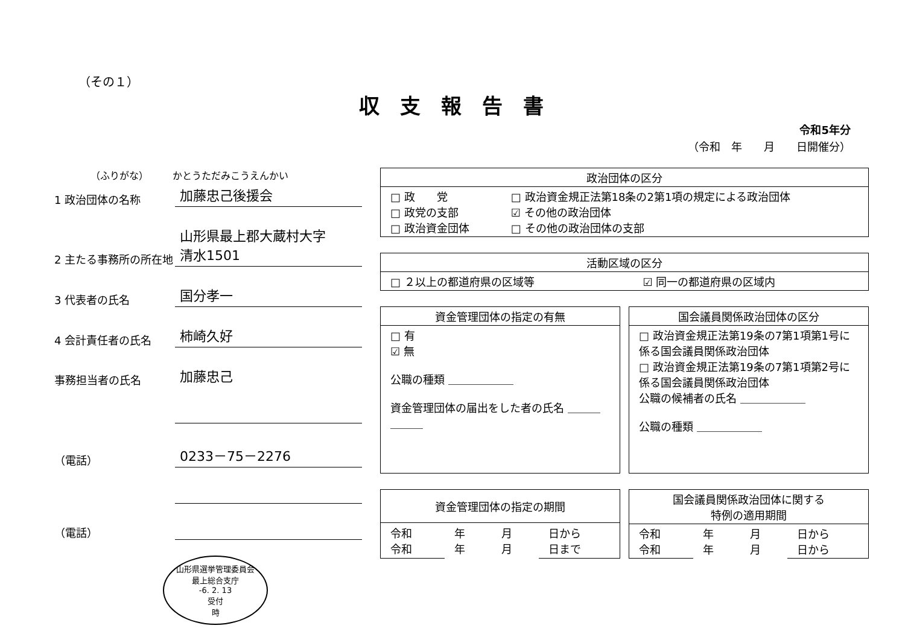（その１）
収支報告書
令和5年分
（令和　年　　月　　日開催分）
（ふりがな）　　　かとうただみこうえんかい
1 政治団体の名称
加藤忠己後援会
2 主たる事務所の所在地
山形県最上郡大蔵村大字
清水1501
3 代表者の氏名
国分孝一
4 会計責任者の氏名
柿崎久好
事務担当者の氏名
加藤忠己
（電話）
0233－75－2276
（電話）
山形県選挙管理委員会
最上総合支庁
-6. 2. 13
受付
時
| 政治団体の区分 | |
| --- | --- |
| □ 政 党 □ 政党の支部 □ 政治資金団体 | □ 政治資金規正法第18条の2第1項の規定による政治団体 ☑ その他の政治団体 □ その他の政治団体の支部 |
| 活動区域の区分 | |
| --- | --- |
| □ ２以上の都道府県の区域等 | ☑ 同一の都道府県の区域内 |
| 資金管理団体の指定の有無 |
| --- |
| □ 有 ☑ 無 公職の種類 ＿＿＿＿＿＿ 資金管理団体の届出をした者の氏名 ＿＿＿＿＿＿ |
| 国会議員関係政治団体の区分 |
| --- |
| □ 政治資金規正法第19条の7第1項第1号に係る国会議員関係政治団体 □ 政治資金規正法第19条の7第1項第2号に係る国会議員関係政治団体 公職の候補者の氏名 ＿＿＿＿＿＿ 公職の種類 ＿＿＿＿＿＿ |
| 資金管理団体の指定の期間 | | | |
| --- | --- | --- | --- |
| 令和 令和 | 年 年 | 月 月 | 日から 日まで |
| 国会議員関係政治団体に関する 特例の適用期間 | | | |
| --- | --- | --- | --- |
| 令和 令和 | 年 年 | 月 月 | 日から 日から |